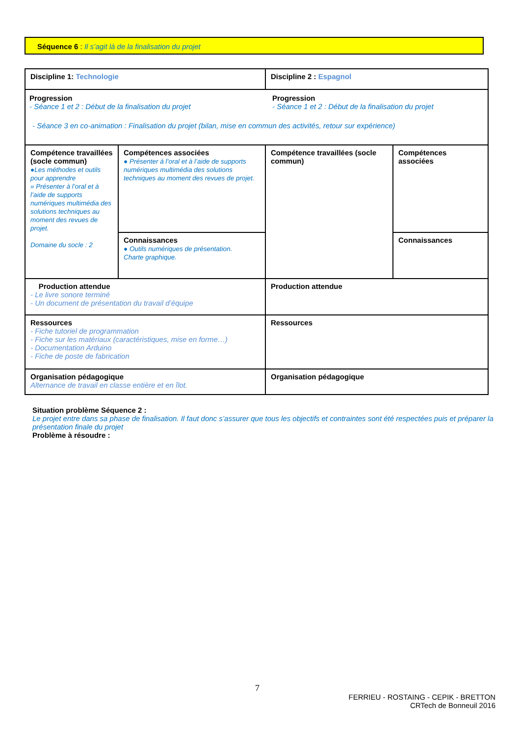Séquence 6 : Il s’agit là de la finalisation du projet
| Discipline 1: Technologie | | Discipline 2 : Espagnol | |
| Progression - Séance 1 et 2 : Début de la finalisation du projet Progression - Séance 1 et 2 : Début de la finalisation du projet - Séance 3 en co-animation : Finalisation du projet (bilan, mise en commun des activités, retour sur expérience) | | | |
| Compétence travaillées (socle commun) ●Les méthodes et outils pour apprendre » Présenter à l’oral et à l’aide de supports numériques multimédia des solutions techniques au moment des revues de projet. Domaine du socle : 2 | Compétences associées ● Présenter à l’oral et à l’aide de supports numériques multimédia des solutions techniques au moment des revues de projet. | Compétence travaillées (socle commun) | Compétences associées |
| | Connaissances ● Outils numériques de présentation. Charte graphique. | | Connaissances |
| Production attendue - Le livre sonore terminé - Un document de présentation du travail d’équipe | | Production attendue | |
| Ressources - Fiche tutoriel de programmation - Fiche sur les matériaux (caractéristiques, mise en forme…) - Documentation Arduino - Fiche de poste de fabrication | | Ressources | |
| Organisation pédagogique Alternance de travail en classe entière et en îlot. | | Organisation pédagogique | |
Situation problème Séquence 2 :
Le projet entre dans sa phase de finalisation. Il faut donc s’assurer que tous les objectifs et contraintes sont été respectées puis et préparer la présentation finale du projet
Problème à résoudre :
7
FERRIEU - ROSTAING - CEPIK - BRETTON
CRTech de Bonneuil 2016